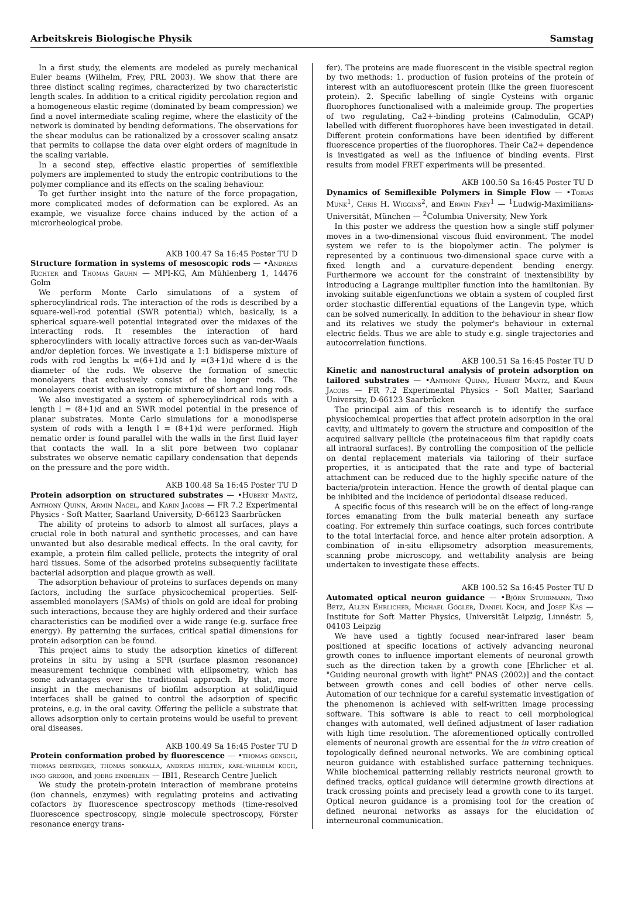Arbeitskreis Biologische Physik Samstag
In a first study, the elements are modeled as purely mechanical Euler beams (Wilhelm, Frey, PRL 2003). We show that there are three distinct scaling regimes, characterized by two characteristic length scales. In addition to a critical rigidity percolation region and a homogeneous elastic regime (dominated by beam compression) we find a novel intermediate scaling regime, where the elasticity of the network is dominated by bending deformations. The observations for the shear modulus can be rationalized by a crossover scaling ansatz that permits to collapse the data over eight orders of magnitude in the scaling variable.
In a second step, effective elastic properties of semiflexible polymers are implemented to study the entropic contributions to the polymer compliance and its effects on the scaling behaviour.
To get further insight into the nature of the force propagation, more complicated modes of deformation can be explored. As an example, we visualize force chains induced by the action of a microrheological probe.
AKB 100.47 Sa 16:45 Poster TU D
Structure formation in systems of mesoscopic rods — •Andreas Richter and Thomas Gruhn — MPI-KG, Am Mühlenberg 1, 14476 Golm
We perform Monte Carlo simulations of a system of spherocylindrical rods. The interaction of the rods is described by a square-well-rod potential (SWR potential) which, basically, is a spherical square-well potential integrated over the midaxes of the interacting rods. It resembles the interaction of hard spherocylinders with locally attractive forces such as van-der-Waals and/or depletion forces. We investigate a 1:1 bidisperse mixture of rods with rod lengths lx =(6+1)d and ly =(3+1)d where d is the diameter of the rods. We observe the formation of smectic monolayers that exclusively consist of the longer rods. The monolayers coexist with an isotropic mixture of short and long rods.
We also investigated a system of spherocylindrical rods with a length l = (8+1)d and an SWR model potential in the presence of planar substrates. Monte Carlo simulations for a monodisperse system of rods with a length l = (8+1)d were performed. High nematic order is found parallel with the walls in the first fluid layer that contacts the wall. In a slit pore between two coplanar substrates we observe nematic capillary condensation that depends on the pressure and the pore width.
AKB 100.48 Sa 16:45 Poster TU D
Protein adsorption on structured substrates — •Hubert Mantz, Anthony Quinn, Armin Nagel, and Karin Jacobs — FR 7.2 Experimental Physics - Soft Matter, Saarland University, D-66123 Saarbrücken
The ability of proteins to adsorb to almost all surfaces, plays a crucial role in both natural and synthetic processes, and can have unwanted but also desirable medical effects. In the oral cavity, for example, a protein film called pellicle, protects the integrity of oral hard tissues. Some of the adsorbed proteins subsequently facilitate bacterial adsorption and plaque growth as well.
The adsorption behaviour of proteins to surfaces depends on many factors, including the surface physicochemical properties. Self-assembled monolayers (SAMs) of thiols on gold are ideal for probing such interactions, because they are highly-ordered and their surface characteristics can be modified over a wide range (e.g. surface free energy). By patterning the surfaces, critical spatial dimensions for protein adsorption can be found.
This project aims to study the adsorption kinetics of different proteins in situ by using a SPR (surface plasmon resonance) measurement technique combined with ellipsometry, which has some advantages over the traditional approach. By that, more insight in the mechanisms of biofilm adsorption at solid/liquid interfaces shall be gained to control the adsorption of specific proteins, e.g. in the oral cavity. Offering the pellicle a substrate that allows adsorption only to certain proteins would be useful to prevent oral diseases.
AKB 100.49 Sa 16:45 Poster TU D
Protein conformation probed by fluorescence — •thomas gensch, thomas dertinger, thomas sorkalla, andreas helten, karl-wilhelm koch, ingo gregor, and joerg enderlein — IBI1, Research Centre Juelich
We study the protein-protein interaction of membrane proteins (ion channels, enzymes) with regulating proteins and activating cofactors by fluorescence spectroscopy methods (time-resolved fluorescence spectroscopy, single molecule spectroscopy, Förster resonance energy trans-
fer). The proteins are made fluorescent in the visible spectral region by two methods: 1. production of fusion proteins of the protein of interest with an autofluorescent protein (like the green fluorescent protein). 2. Specific labelling of single Cysteins with organic fluorophores functionalised with a maleimide group. The properties of two regulating, Ca2+-binding proteins (Calmodulin, GCAP) labelled with different fluorophores have been investigated in detail. Different protein conformations have been identified by different fluorescence properties of the fluorophores. Their Ca2+ dependence is investigated as well as the influence of binding events. First results from model FRET experiments will be presented.
AKB 100.50 Sa 16:45 Poster TU D
Dynamics of Semiflexible Polymers in Simple Flow — •Tobias Munk<sup>1</sup>, Chris H. Wiggins<sup>2</sup>, and Erwin Frey<sup>1</sup> — <sup>1</sup>Ludwig-Maximilians-Universität, München — <sup>2</sup>Columbia University, New York
In this poster we address the question how a single stiff polymer moves in a two-dimensional viscous fluid environment. The model system we refer to is the biopolymer actin. The polymer is represented by a continuous two-dimensional space curve with a fixed length and a curvature-dependent bending energy. Furthermore we account for the constraint of inextensibility by introducing a Lagrange multiplier function into the hamiltonian. By invoking suitable eigenfunctions we obtain a system of coupled first order stochastic differential equations of the Langevin type, which can be solved numerically. In addition to the behaviour in shear flow and its relatives we study the polymer's behaviour in external electric fields. Thus we are able to study e.g. single trajectories and autocorrelation functions.
AKB 100.51 Sa 16:45 Poster TU D
Kinetic and nanostructural analysis of protein adsorption on tailored substrates — •Anthony Quinn, Hubert Mantz, and Karin Jacobs — FR 7.2 Experimental Physics - Soft Matter, Saarland University, D-66123 Saarbrücken
The principal aim of this research is to identify the surface physicochemical properties that affect protein adsorption in the oral cavity, and ultimately to govern the structure and composition of the acquired salivary pellicle (the proteinaceous film that rapidly coats all intraoral surfaces). By controlling the composition of the pellicle on dental replacement materials via tailoring of their surface properties, it is anticipated that the rate and type of bacterial attachment can be reduced due to the highly specific nature of the bacteria/protein interaction. Hence the growth of dental plaque can be inhibited and the incidence of periodontal disease reduced.
A specific focus of this research will be on the effect of long-range forces emanating from the bulk material beneath any surface coating. For extremely thin surface coatings, such forces contribute to the total interfacial force, and hence alter protein adsorption. A combination of in-situ ellipsometry adsorption measurements, scanning probe microscopy, and wettability analysis are being undertaken to investigate these effects.
AKB 100.52 Sa 16:45 Poster TU D
Automated optical neuron guidance — •Björn Stuhrmann, Timo Betz, Allen Ehrlicher, Michael Gögler, Daniel Koch, and Josef Käs — Institute for Soft Matter Physics, Universität Leipzig, Linnéstr. 5, 04103 Leipzig
We have used a tightly focused near-infrared laser beam positioned at specific locations of actively advancing neuronal growth cones to influence important elements of neuronal growth such as the direction taken by a growth cone [Ehrlicher et al. "Guiding neuronal growth with light" PNAS (2002)] and the contact between growth cones and cell bodies of other nerve cells. Automation of our technique for a careful systematic investigation of the phenomenon is achieved with self-written image processing software. This software is able to react to cell morphological changes with automated, well defined adjustment of laser radiation with high time resolution. The aforementioned optically controlled elements of neuronal growth are essential for the in vitro creation of topologically defined neuronal networks. We are combining optical neuron guidance with established surface patterning techniques. While biochemical patterning reliably restricts neuronal growth to defined tracks, optical guidance will determine growth directions at track crossing points and precisely lead a growth cone to its target. Optical neuron guidance is a promising tool for the creation of defined neuronal networks as assays for the elucidation of interneuronal communication.